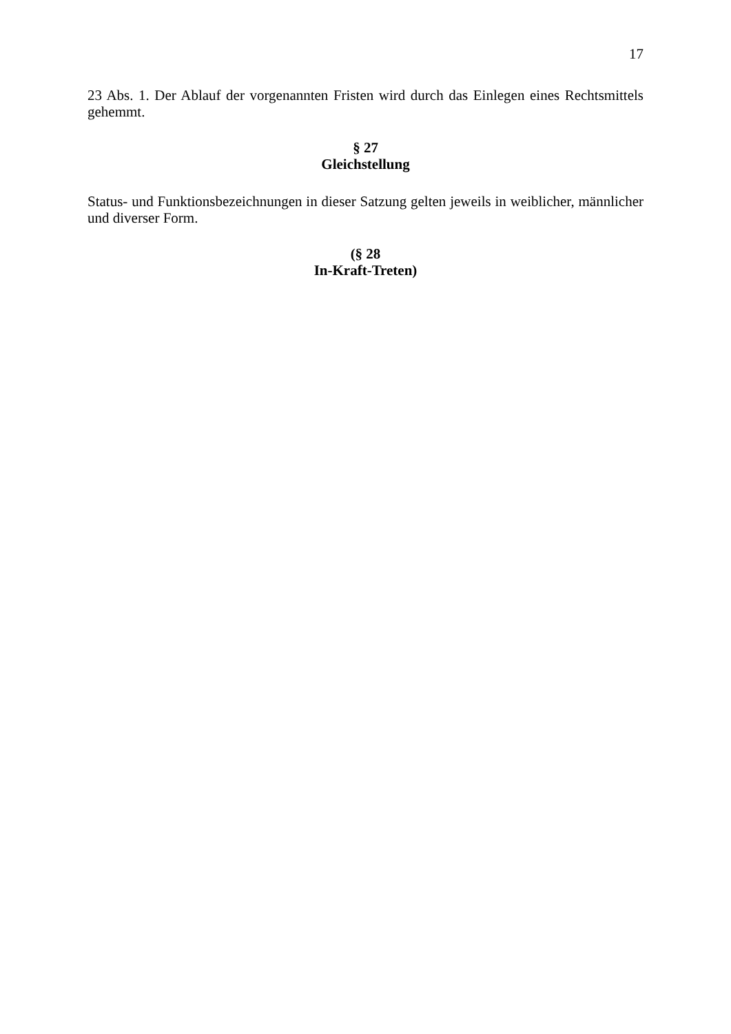17
23 Abs. 1. Der Ablauf der vorgenannten Fristen wird durch das Einlegen eines Rechtsmittels gehemmt.
§ 27
Gleichstellung
Status- und Funktionsbezeichnungen in dieser Satzung gelten jeweils in weiblicher, männlicher und diverser Form.
(§ 28
In-Kraft-Treten)